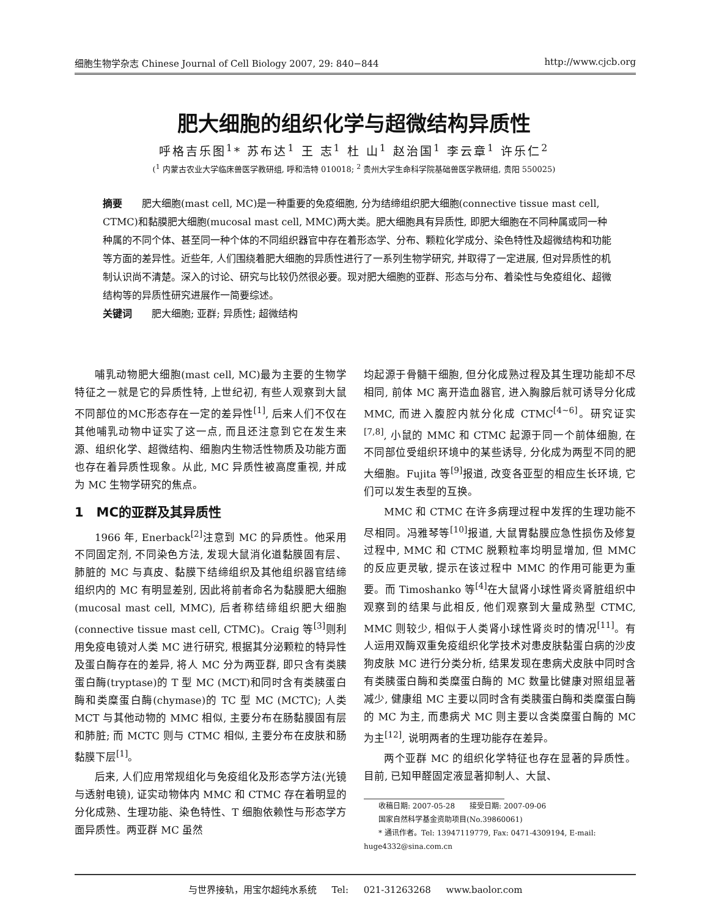细胞生物学杂志 Chinese Journal of Cell Biology 2007, 29: 840−844 http://www.cjcb.org
肥大细胞的组织化学与超微结构异质性
呼格吉乐图<sup>1</sup>* 苏布达<sup>1</sup> 王 志<sup>1</sup> 杜 山<sup>1</sup> 赵治国<sup>1</sup> 李云章<sup>1</sup> 许乐仁<sup>2</sup>
(<sup>1</sup> 内蒙古农业大学临床兽医学教研组, 呼和浩特 010018; <sup>2</sup> 贵州大学生命科学院基础兽医学教研组, 贵阳 550025)
摘要　　肥大细胞(mast cell, MC)是一种重要的免疫细胞, 分为结缔组织肥大细胞(connective tissue mast cell, CTMC)和黏膜肥大细胞(mucosal mast cell, MMC)两大类。肥大细胞具有异质性, 即肥大细胞在不同种属或同一种种属的不同个体、甚至同一种个体的不同组织器官中存在着形态学、分布、颗粒化学成分、染色特性及超微结构和功能等方面的差异性。近些年, 人们围绕着肥大细胞的异质性进行了一系列生物学研究, 并取得了一定进展, 但对异质性的机制认识尚不清楚。深入的讨论、研究与比较仍然很必要。现对肥大细胞的亚群、形态与分布、着染性与免疫组化、超微结构等的异质性研究进展作一简要综述。
关键词　　肥大细胞; 亚群; 异质性; 超微结构
哺乳动物肥大细胞(mast cell, MC)最为主要的生物学特征之一就是它的异质性特, 上世纪初, 有些人观察到大鼠不同部位的MC形态存在一定的差异性<sup>[1]</sup>, 后来人们不仅在其他哺乳动物中证实了这一点, 而且还注意到它在发生来源、组织化学、超微结构、细胞内生物活性物质及功能方面也存在着异质性现象。从此, MC 异质性被高度重视, 并成为 MC 生物学研究的焦点。
1　MC的亚群及其异质性
1966 年, Enerback<sup>[2]</sup>注意到 MC 的异质性。他采用不同固定剂, 不同染色方法, 发现大鼠消化道黏膜固有层、肺脏的 MC 与真皮、黏膜下结缔组织及其他组织器官结缔组织内的 MC 有明显差别, 因此将前者命名为黏膜肥大细胞(mucosal mast cell, MMC), 后者称结缔组织肥大细胞(connective tissue mast cell, CTMC)。Craig 等<sup>[3]</sup>则利用免疫电镜对人类 MC 进行研究, 根据其分泌颗粒的特异性及蛋白酶存在的差异, 将人 MC 分为两亚群, 即只含有类胰蛋白酶(tryptase)的 T 型 MC (MCT)和同时含有类胰蛋白酶和类糜蛋白酶(chymase)的 TC 型 MC (MCTC); 人类 MCT 与其他动物的 MMC 相似, 主要分布在肠黏膜固有层和肺脏; 而 MCTC 则与 CTMC 相似, 主要分布在皮肤和肠黏膜下层<sup>[1]</sup>。
后来, 人们应用常规组化与免疫组化及形态学方法(光镜与透射电镜), 证实动物体内 MMC 和 CTMC 存在着明显的分化成熟、生理功能、染色特性、T 细胞依赖性与形态学方面异质性。两亚群 MC 虽然
均起源于骨髓干细胞, 但分化成熟过程及其生理功能却不尽相同, 前体 MC 离开造血器官, 进入胸腺后就可诱导分化成 MMC, 而进入腹腔内就分化成 CTMC<sup>[4~6]</sup>。研究证实<sup>[7,8]</sup>, 小鼠的 MMC 和 CTMC 起源于同一个前体细胞, 在不同部位受组织环境中的某些诱导, 分化成为两型不同的肥大细胞。Fujita 等<sup>[9]</sup>报道, 改变各亚型的相应生长环境, 它们可以发生表型的互换。
MMC 和 CTMC 在许多病理过程中发挥的生理功能不尽相同。冯雅琴等<sup>[10]</sup>报道, 大鼠胃黏膜应急性损伤及修复过程中, MMC 和 CTMC 脱颗粒率均明显增加, 但 MMC 的反应更灵敏, 提示在该过程中 MMC 的作用可能更为重要。而 Timoshanko 等<sup>[4]</sup>在大鼠肾小球性肾炎肾脏组织中观察到的结果与此相反, 他们观察到大量成熟型 CTMC, MMC 则较少, 相似于人类肾小球性肾炎时的情况<sup>[11]</sup>。有人运用双酶双重免疫组织化学技术对患皮肤黏蛋白病的沙皮狗皮肤 MC 进行分类分析, 结果发现在患病犬皮肤中同时含有类胰蛋白酶和类糜蛋白酶的 MC 数量比健康对照组显著减少, 健康组 MC 主要以同时含有类胰蛋白酶和类糜蛋白酶的 MC 为主, 而患病犬 MC 则主要以含类糜蛋白酶的 MC 为主<sup>[12]</sup>, 说明两者的生理功能存在差异。
两个亚群 MC 的组织化学特征也存在显著的异质性。目前, 已知甲醛固定液显著抑制人、大鼠、
　　收稿日期: 2007-05-28　　接受日期: 2007-09-06
　　国家自然科学基金资助项目(No.39860061)
　　* 通讯作者。Tel: 13947119779, Fax: 0471-4309194, E-mail: huge4332@sina.com.cn
与世界接轨，用宝尔超纯水系统 Tel: 021-31263268 www.baolor.com